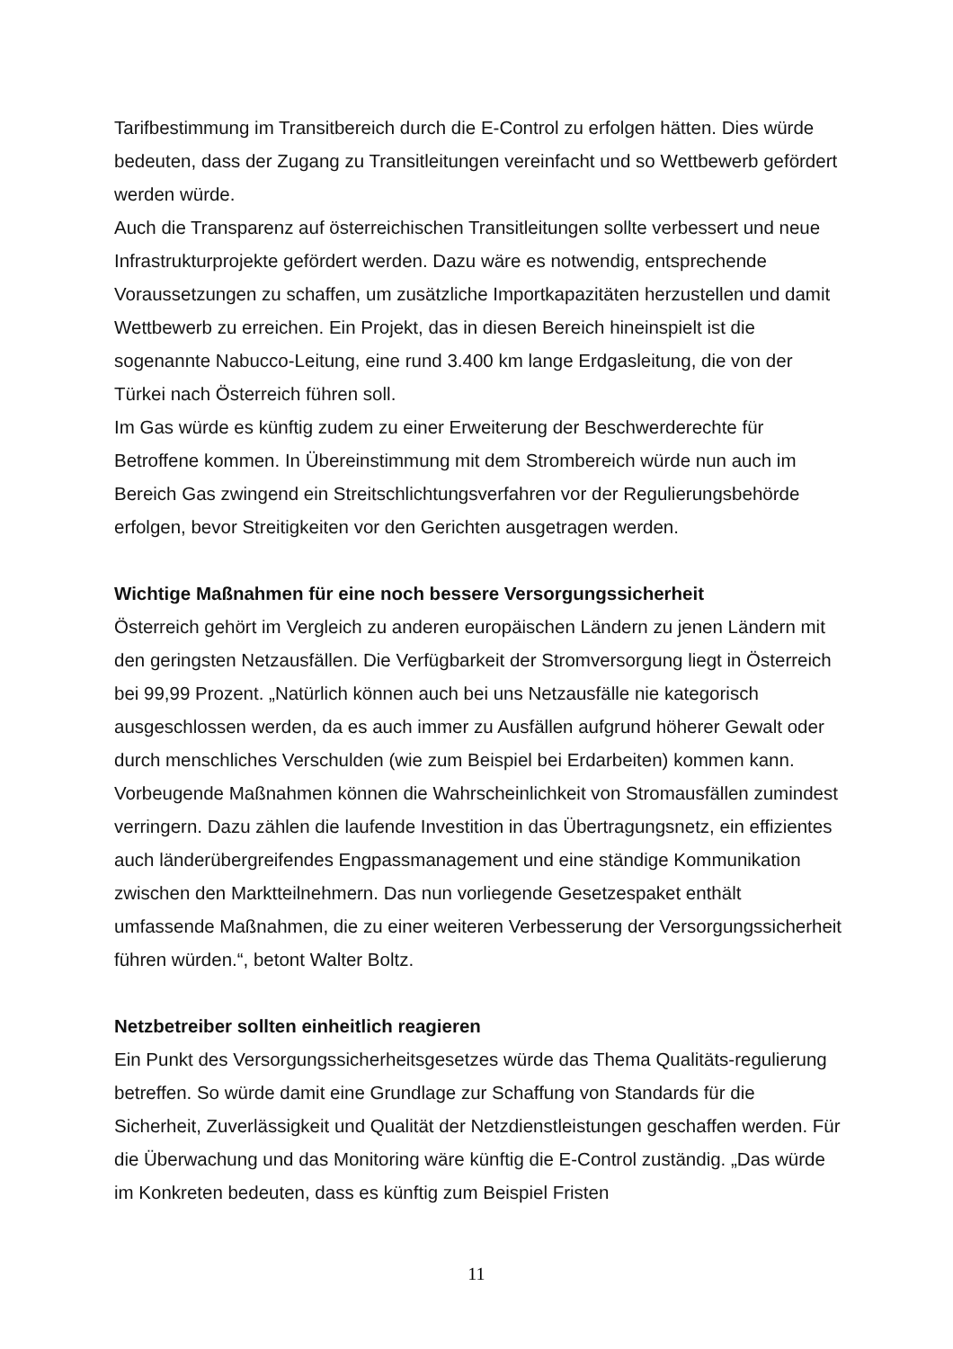Tarifbestimmung im Transitbereich durch die E-Control zu erfolgen hätten. Dies würde bedeuten, dass der Zugang zu Transitleitungen vereinfacht und so Wettbewerb gefördert werden würde.
Auch die Transparenz auf österreichischen Transitleitungen sollte verbessert und neue Infrastrukturprojekte gefördert werden. Dazu wäre es notwendig, entsprechende Voraussetzungen zu schaffen, um zusätzliche Importkapazitäten herzustellen und damit Wettbewerb zu erreichen. Ein Projekt, das in diesen Bereich hineinspielt ist die sogenannte Nabucco-Leitung, eine rund 3.400 km lange Erdgasleitung, die von der Türkei nach Österreich führen soll.
Im Gas würde es künftig zudem zu einer Erweiterung der Beschwerderechte für Betroffene kommen. In Übereinstimmung mit dem Strombereich würde nun auch im Bereich Gas zwingend ein Streitschlichtungsverfahren vor der Regulierungsbehörde erfolgen, bevor Streitigkeiten vor den Gerichten ausgetragen werden.
Wichtige Maßnahmen für eine noch bessere Versorgungssicherheit
Österreich gehört im Vergleich zu anderen europäischen Ländern zu jenen Ländern mit den geringsten Netzausfällen. Die Verfügbarkeit der Stromversorgung liegt in Österreich bei 99,99 Prozent. „Natürlich können auch bei uns Netzausfälle nie kategorisch ausgeschlossen werden, da es auch immer zu Ausfällen aufgrund höherer Gewalt oder durch menschliches Verschulden (wie zum Beispiel bei Erdarbeiten) kommen kann. Vorbeugende Maßnahmen können die Wahrscheinlichkeit von Stromausfällen zumindest verringern. Dazu zählen die laufende Investition in das Übertragungsnetz, ein effizientes auch länderübergreifendes Engpassmanagement und eine ständige Kommunikation zwischen den Marktteilnehmern. Das nun vorliegende Gesetzespaket enthält umfassende Maßnahmen, die zu einer weiteren Verbesserung der Versorgungssicherheit führen würden.“, betont Walter Boltz.
Netzbetreiber sollten einheitlich reagieren
Ein Punkt des Versorgungssicherheitsgesetzes würde das Thema Qualitäts-regulierung betreffen. So würde damit eine Grundlage zur Schaffung von Standards für die Sicherheit, Zuverlässigkeit und Qualität der Netzdienstleistungen geschaffen werden. Für die Überwachung und das Monitoring wäre künftig die E-Control zuständig. „Das würde im Konkreten bedeuten, dass es künftig zum Beispiel Fristen
11